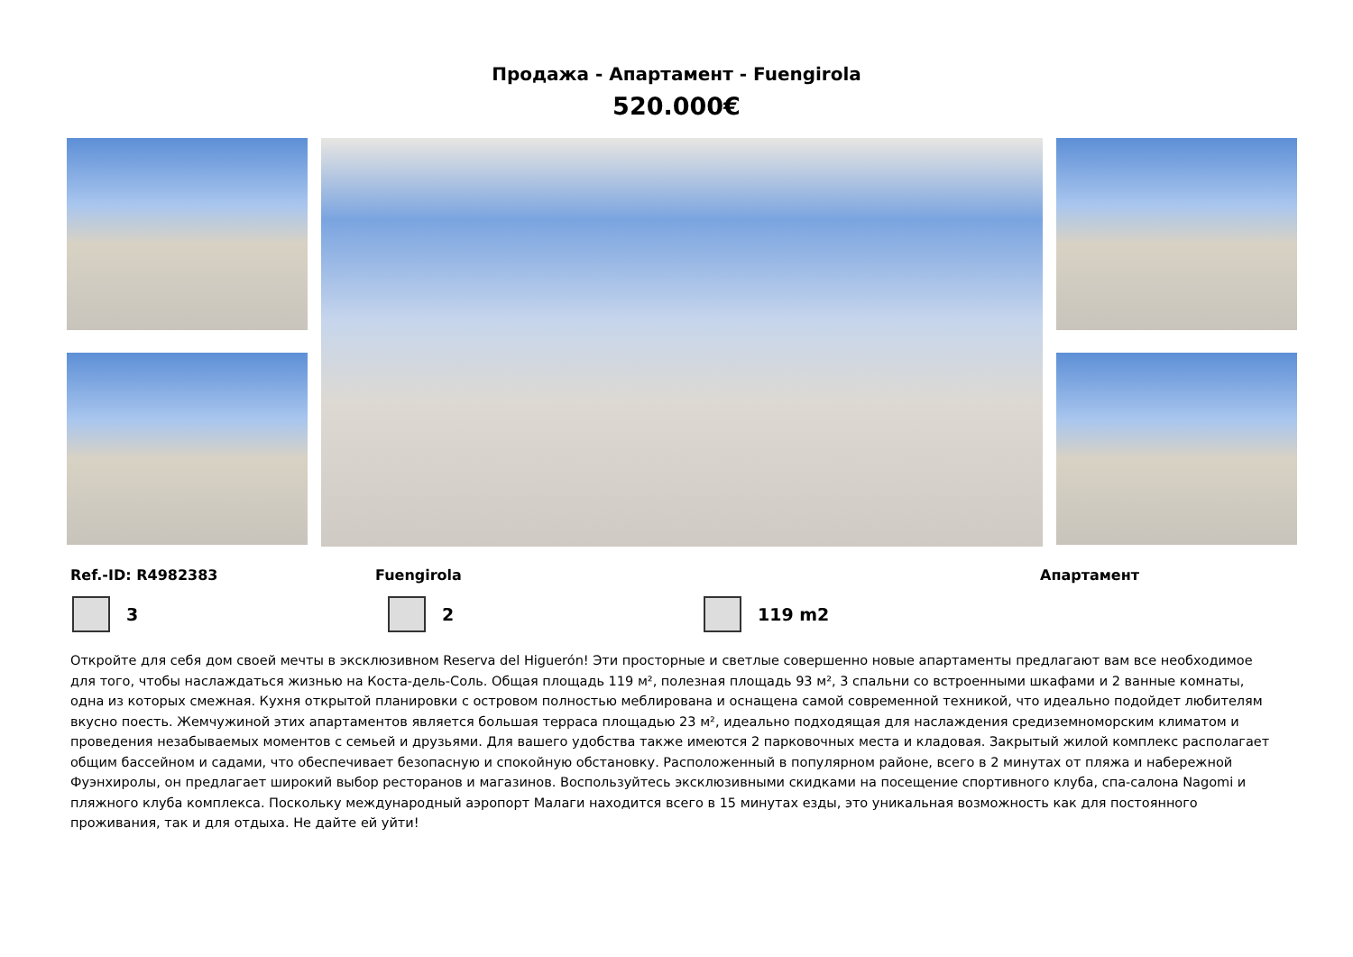Продажа - Апартамент - Fuengirola
520.000€
Ref.-ID: R4982383 Fuengirola Апартамент
3 2 119 m2
Откройте для себя дом своей мечты в эксклюзивном Reserva del Higuerón! Эти просторные и светлые совершенно новые апартаменты предлагают вам все необходимое для того, чтобы наслаждаться жизнью на Коста-дель-Соль. Общая площадь 119 м², полезная площадь 93 м², 3 спальни со встроенными шкафами и 2 ванные комнаты, одна из которых смежная. Кухня открытой планировки с островом полностью меблирована и оснащена самой современной техникой, что идеально подойдет любителям вкусно поесть. Жемчужиной этих апартаментов является большая терраса площадью 23 м², идеально подходящая для наслаждения средиземноморским климатом и проведения незабываемых моментов с семьей и друзьями. Для вашего удобства также имеются 2 парковочных места и кладовая. Закрытый жилой комплекс располагает общим бассейном и садами, что обеспечивает безопасную и спокойную обстановку. Расположенный в популярном районе, всего в 2 минутах от пляжа и набережной Фуэнхиролы, он предлагает широкий выбор ресторанов и магазинов. Воспользуйтесь эксклюзивными скидками на посещение спортивного клуба, спа-салона Nagomi и пляжного клуба комплекса. Поскольку международный аэропорт Малаги находится всего в 15 минутах езды, это уникальная возможность как для постоянного проживания, так и для отдыха. Не дайте ей уйти!